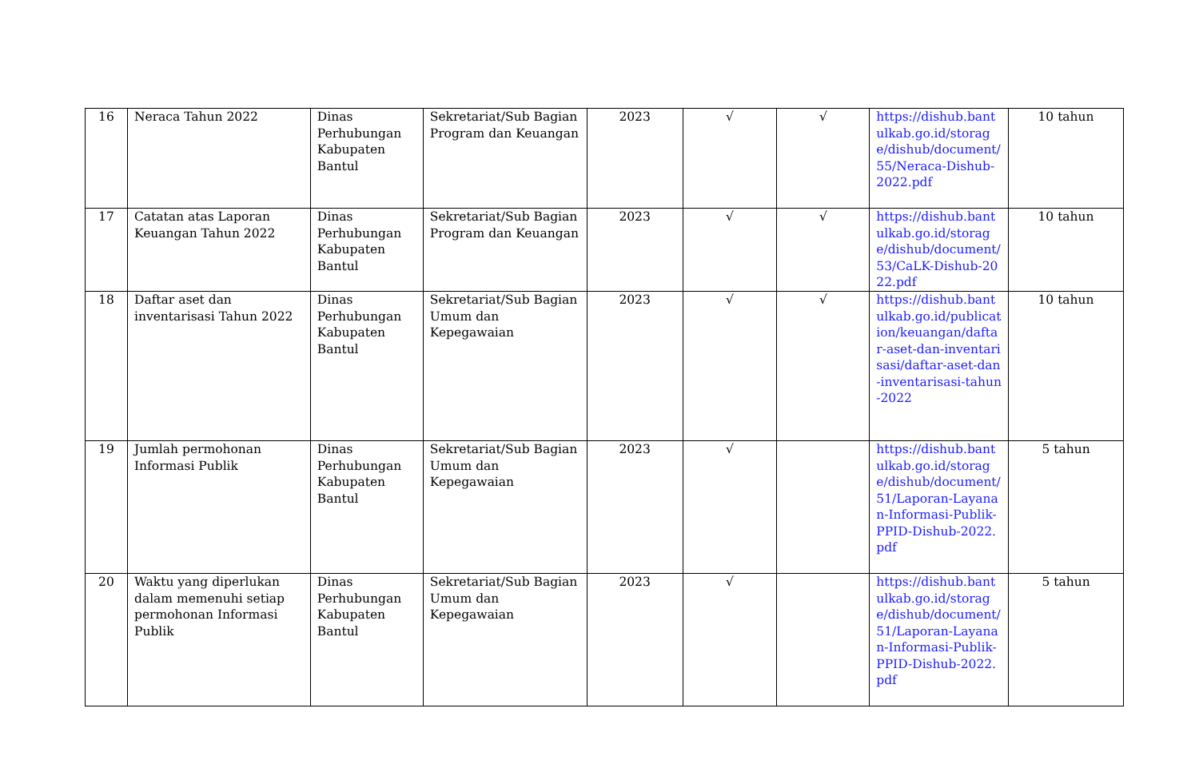| 16 | Neraca Tahun 2022 | Dinas Perhubungan Kabupaten Bantul | Sekretariat/Sub Bagian Program dan Keuangan | 2023 | √ | √ | https://dishub.bantulkab.go.id/storage/dishub/document/55/Neraca-Dishub-2022.pdf | 10 tahun |
| 17 | Catatan atas Laporan Keuangan Tahun 2022 | Dinas Perhubungan Kabupaten Bantul | Sekretariat/Sub Bagian Program dan Keuangan | 2023 | √ | √ | https://dishub.bantulkab.go.id/storage/dishub/document/53/CaLK-Dishub-2022.pdf | 10 tahun |
| 18 | Daftar aset dan inventarisasi Tahun 2022 | Dinas Perhubungan Kabupaten Bantul | Sekretariat/Sub Bagian Umum dan Kepegawaian | 2023 | √ | √ | https://dishub.bantulkab.go.id/publication/keuangan/daftar-aset-dan-inventarisasi/daftar-aset-dan-inventarisasi-tahun-2022 | 10 tahun |
| 19 | Jumlah permohonan Informasi Publik | Dinas Perhubungan Kabupaten Bantul | Sekretariat/Sub Bagian Umum dan Kepegawaian | 2023 | √ | | https://dishub.bantulkab.go.id/storage/dishub/document/51/Laporan-Layanan-Informasi-Publik-PPID-Dishub-2022.pdf | 5 tahun |
| 20 | Waktu yang diperlukan dalam memenuhi setiap permohonan Informasi Publik | Dinas Perhubungan Kabupaten Bantul | Sekretariat/Sub Bagian Umum dan Kepegawaian | 2023 | √ | | https://dishub.bantulkab.go.id/storage/dishub/document/51/Laporan-Layanan-Informasi-Publik-PPID-Dishub-2022.pdf | 5 tahun |